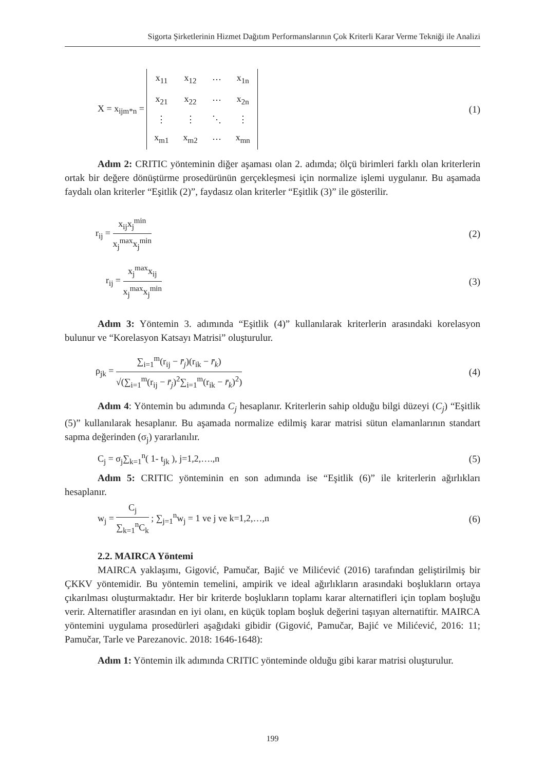Sigorta Şirketlerinin Hizmet Dağıtım Performanslarının Çok Kriterli Karar Verme Tekniği ile Analizi
X = x<sub>ijm*n</sub> =
| x<sub>11</sub> | x<sub>12</sub> | ⋯ | x<sub>1n</sub> |
| x<sub>21</sub> | x<sub>22</sub> | ⋯ | x<sub>2n</sub> |
| ⋮ | ⋮ | ⋱ | ⋮ |
| x<sub>m1</sub> | x<sub>m2</sub> | ⋯ | x<sub>mn</sub> |
(1)
Adım 2: CRITIC yönteminin diğer aşaması olan 2. adımda; ölçü birimleri farklı olan kriterlerin ortak bir değere dönüştürme prosedürünün gerçekleşmesi için normalize işlemi uygulanır. Bu aşamada faydalı olan kriterler “Eşitlik (2)”, faydasız olan kriterler “Eşitlik (3)” ile gösterilir.
r<sub>ij</sub> = x<sub>ij</sub>x<sub>j</sub><sup>min</sup> x<sub>j</sub><sup>max</sup>x<sub>j</sub><sup>min</sup> (2)
r<sub>ij</sub> = x<sub>j</sub><sup>max</sup>x<sub>ij</sub> x<sub>j</sub><sup>max</sup>x<sub>j</sub><sup>min</sup> (3)
Adım 3: Yöntemin 3. adımında “Eşitlik (4)” kullanılarak kriterlerin arasındaki korelasyon bulunur ve “Korelasyon Katsayı Matrisi” oluşturulur.
ρ<sub>jk</sub> = ∑<sub>i=1</sub><sup>m</sup>(r<sub>ij</sub> − r̄<sub>j</sub>)(r<sub>ik</sub> − r̄<sub>k</sub>) √(∑<sub>i=1</sub><sup>m</sup>(r<sub>ij</sub> − r̄<sub>j</sub>)<sup>2</sup>∑<sub>i=1</sub><sup>m</sup>(r<sub>ik</sub> − r̄<sub>k</sub>)<sup>2</sup>)
(4)
Adım 4: Yöntemin bu adımında C<sub>j</sub> hesaplanır. Kriterlerin sahip olduğu bilgi düzeyi (C<sub>j</sub>) “Eşitlik (5)” kullanılarak hesaplanır. Bu aşamada normalize edilmiş karar matrisi sütun elamanlarının standart sapma değerinden (σ<sub>j</sub>) yararlanılır.
C<sub>j</sub> = σ<sub>j</sub>∑<sub>k=1</sub><sup>n</sup>( 1- t<sub>jk</sub> ), j=1,2,….,n
(5)
Adım 5: CRITIC yönteminin en son adımında ise “Eşitlik (6)” ile kriterlerin ağırlıkları hesaplanır.
w<sub>j</sub> = C<sub>j</sub> ∑<sub>k=1</sub><sup>n</sup>C<sub>k</sub> ; ∑<sub>j=1</sub><sup>n</sup>w<sub>j</sub> = 1 ve j ve k=1,2,…,n
(6)
2.2. MAIRCA Yöntemi
MAIRCA yaklaşımı, Gigović, Pamučar, Bajić ve Milićević (2016) tarafından geliştirilmiş bir ÇKKV yöntemidir. Bu yöntemin temelini, ampirik ve ideal ağırlıkların arasındaki boşlukların ortaya çıkarılması oluşturmaktadır. Her bir kriterde boşlukların toplamı karar alternatifleri için toplam boşluğu verir. Alternatifler arasından en iyi olanı, en küçük toplam boşluk değerini taşıyan alternatiftir. MAIRCA yöntemini uygulama prosedürleri aşağıdaki gibidir (Gigović, Pamučar, Bajić ve Milićević, 2016: 11; Pamučar, Tarle ve Parezanovic. 2018: 1646-1648):
Adım 1: Yöntemin ilk adımında CRITIC yönteminde olduğu gibi karar matrisi oluşturulur.
199